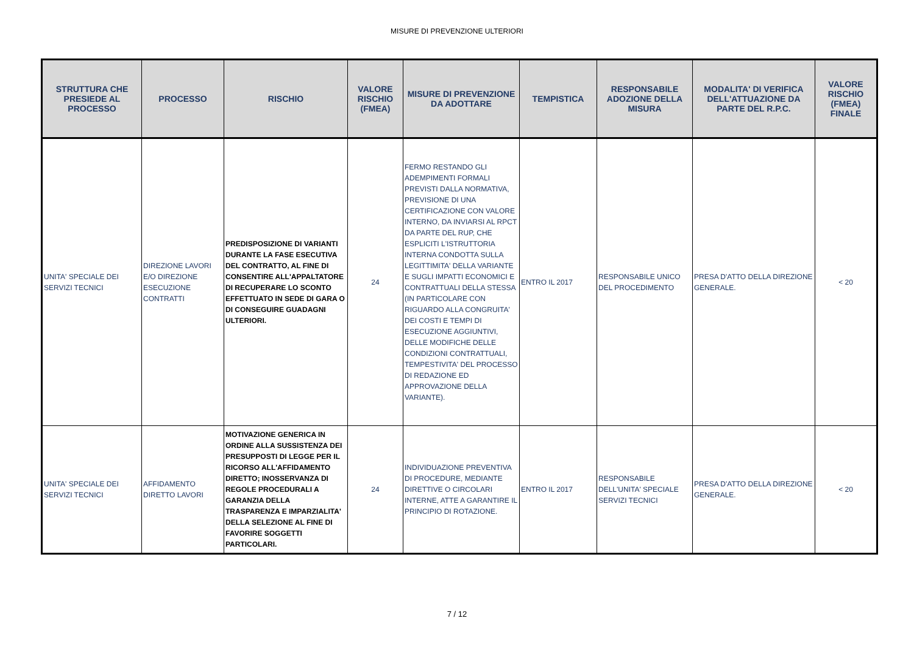MISURE DI PREVENZIONE ULTERIORI
| STRUTTURA CHE PRESIEDE AL PROCESSO | PROCESSO | RISCHIO | VALORE RISCHIO (FMEA) | MISURE DI PREVENZIONE DA ADOTTARE | TEMPISTICA | RESPONSABILE ADOZIONE DELLA MISURA | MODALITA' DI VERIFICA DELL'ATTUAZIONE DA PARTE DEL R.P.C. | VALORE RISCHIO (FMEA) FINALE |
| --- | --- | --- | --- | --- | --- | --- | --- | --- |
| UNITA' SPECIALE DEI SERVIZI TECNICI | DIREZIONE LAVORI E/O DIREZIONE ESECUZIONE CONTRATTI | PREDISPOSIZIONE DI VARIANTI DURANTE LA FASE ESECUTIVA DEL CONTRATTO, AL FINE DI CONSENTIRE ALL'APPALTATORE DI RECUPERARE LO SCONTO EFFETTUATO IN SEDE DI GARA O DI CONSEGUIRE GUADAGNI ULTERIORI. | 24 | FERMO RESTANDO GLI ADEMPIMENTI FORMALI PREVISTI DALLA NORMATIVA, PREVISIONE DI UNA CERTIFICAZIONE CON VALORE INTERNO, DA INVIARSI AL RPCT DA PARTE DEL RUP, CHE ESPLICITI L'ISTRUTTORIA INTERNA CONDOTTA SULLA LEGITTIMITA' DELLA VARIANTE E SUGLI IMPATTI ECONOMICI E CONTRATTUALI DELLA STESSA (IN PARTICOLARE CON RIGUARDO ALLA CONGRUITA' DEI COSTI E TEMPI DI ESECUZIONE AGGIUNTIVI, DELLE MODIFICHE DELLE CONDIZIONI CONTRATTUALI, TEMPESTIVITA' DEL PROCESSO DI REDAZIONE ED APPROVAZIONE DELLA VARIANTE). | ENTRO IL 2017 | RESPONSABILE UNICO DEL PROCEDIMENTO | PRESA D'ATTO DELLA DIREZIONE GENERALE. | < 20 |
| UNITA' SPECIALE DEI SERVIZI TECNICI | AFFIDAMENTO DIRETTO LAVORI | MOTIVAZIONE GENERICA IN ORDINE ALLA SUSSISTENZA DEI PRESUPPOSTI DI LEGGE PER IL RICORSO ALL'AFFIDAMENTO DIRETTO; INOSSERVANZA DI REGOLE PROCEDURALI A GARANZIA DELLA TRASPARENZA E IMPARZIALITA' DELLA SELEZIONE AL FINE DI FAVORIRE SOGGETTI PARTICOLARI. | 24 | INDIVIDUAZIONE PREVENTIVA DI PROCEDURE, MEDIANTE DIRETTIVE O CIRCOLARI INTERNE, ATTE A GARANTIRE IL PRINCIPIO DI ROTAZIONE. | ENTRO IL 2017 | RESPONSABILE DELL'UNITA' SPECIALE SERVIZI TECNICI | PRESA D'ATTO DELLA DIREZIONE GENERALE. | < 20 |
7 / 12